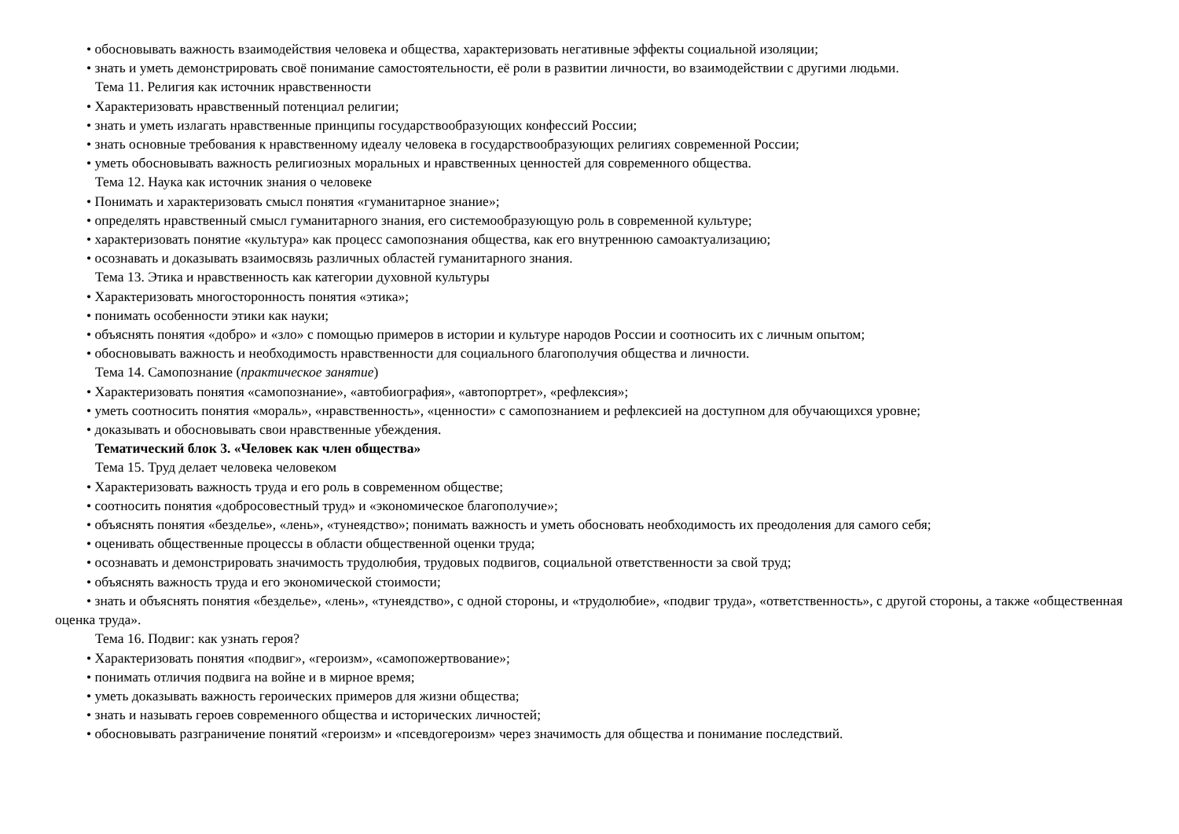• обосновывать важность взаимодействия человека и общества, характеризовать негативные эффекты социальной изоляции;
• знать и уметь демонстрировать своё понимание самостоятельности, её роли в развитии личности, во взаимодействии с другими людьми.
Тема 11. Религия как источник нравственности
• Характеризовать нравственный потенциал религии;
• знать и уметь излагать нравственные принципы государствообразующих конфессий России;
• знать основные требования к нравственному идеалу человека в государствообразующих религиях современной России;
• уметь обосновывать важность религиозных моральных и нравственных ценностей для современного общества.
Тема 12. Наука как источник знания о человеке
• Понимать и характеризовать смысл понятия «гуманитарное знание»;
• определять нравственный смысл гуманитарного знания, его системообразующую роль в современной культуре;
• характеризовать понятие «культура» как процесс самопознания общества, как его внутреннюю самоактуализацию;
• осознавать и доказывать взаимосвязь различных областей гуманитарного знания.
Тема 13. Этика и нравственность как категории духовной культуры
• Характеризовать многосторонность понятия «этика»;
• понимать особенности этики как науки;
• объяснять понятия «добро» и «зло» с помощью примеров в истории и культуре народов России и соотносить их с личным опытом;
• обосновывать важность и необходимость нравственности для социального благополучия общества и личности.
Тема 14. Самопознание (практическое занятие)
• Характеризовать понятия «самопознание», «автобиография», «автопортрет», «рефлексия»;
• уметь соотносить понятия «мораль», «нравственность», «ценности» с самопознанием и рефлексией на доступном для обучающихся уровне;
• доказывать и обосновывать свои нравственные убеждения.
Тематический блок 3. «Человек как член общества»
Тема 15. Труд делает человека человеком
• Характеризовать важность труда и его роль в современном обществе;
• соотносить понятия «добросовестный труд» и «экономическое благополучие»;
• объяснять понятия «безделье», «лень», «тунеядство»; понимать важность и уметь обосновать необходимость их преодоления для самого себя;
• оценивать общественные процессы в области общественной оценки труда;
• осознавать и демонстрировать значимость трудолюбия, трудовых подвигов, социальной ответственности за свой труд;
• объяснять важность труда и его экономической стоимости;
• знать и объяснять понятия «безделье», «лень», «тунеядство», с одной стороны, и «трудолюбие», «подвиг труда», «ответственность», с другой стороны, а также «общественная оценка труда».
Тема 16. Подвиг: как узнать героя?
• Характеризовать понятия «подвиг», «героизм», «самопожертвование»;
• понимать отличия подвига на войне и в мирное время;
• уметь доказывать важность героических примеров для жизни общества;
• знать и называть героев современного общества и исторических личностей;
• обосновывать разграничение понятий «героизм» и «псевдогероизм» через значимость для общества и понимание последствий.